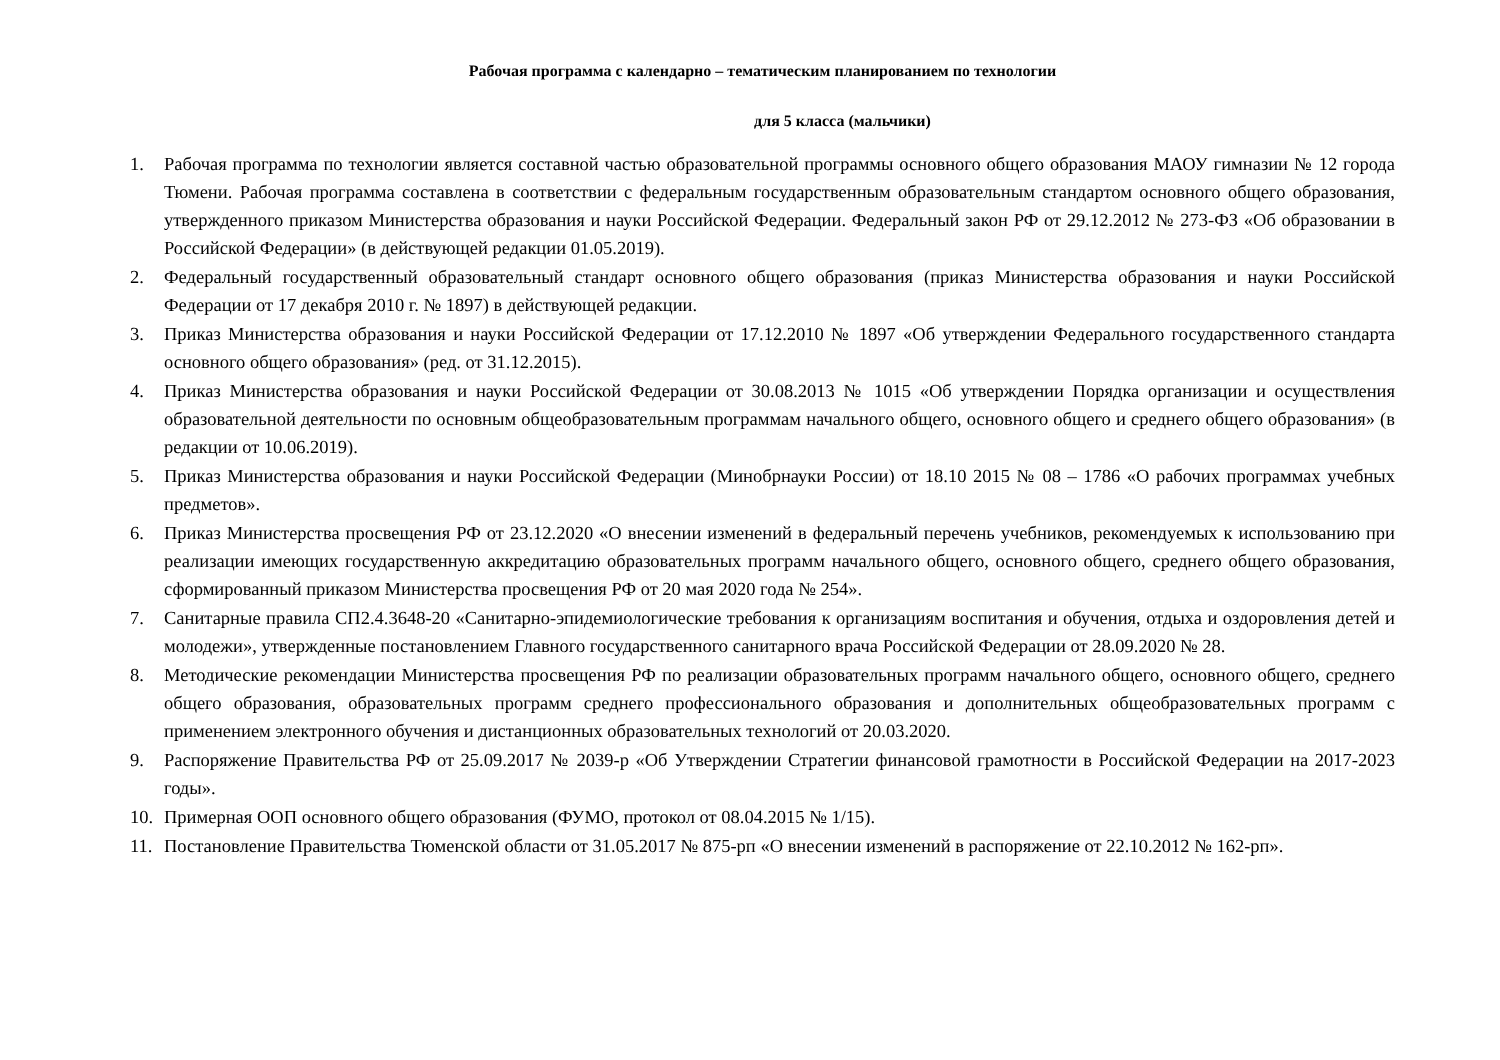Рабочая программа с календарно – тематическим планированием по технологии
для 5 класса (мальчики)
1. Рабочая программа по технологии является составной частью образовательной программы основного общего образования МАОУ гимназии № 12 города Тюмени. Рабочая программа составлена в соответствии с федеральным государственным образовательным стандартом основного общего образования, утвержденного приказом Министерства образования и науки Российской Федерации. Федеральный закон РФ от 29.12.2012 № 273-ФЗ «Об образовании в Российской Федерации» (в действующей редакции 01.05.2019).
2. Федеральный государственный образовательный стандарт основного общего образования (приказ Министерства образования и науки Российской Федерации от 17 декабря 2010 г. № 1897) в действующей редакции.
3. Приказ Министерства образования и науки Российской Федерации от 17.12.2010 № 1897 «Об утверждении Федерального государственного стандарта основного общего образования» (ред. от 31.12.2015).
4. Приказ Министерства образования и науки Российской Федерации от 30.08.2013 № 1015 «Об утверждении Порядка организации и осуществления образовательной деятельности по основным общеобразовательным программам начального общего, основного общего и среднего общего образования» (в редакции от 10.06.2019).
5. Приказ Министерства образования и науки Российской Федерации (Минобрнауки России) от 18.10 2015 № 08 – 1786 «О рабочих программах учебных предметов».
6. Приказ Министерства просвещения РФ от 23.12.2020 «О внесении изменений в федеральный перечень учебников, рекомендуемых к использованию при реализации имеющих государственную аккредитацию образовательных программ начального общего, основного общего, среднего общего образования, сформированный приказом Министерства просвещения РФ от 20 мая 2020 года № 254».
7. Санитарные правила СП2.4.3648-20 «Санитарно-эпидемиологические требования к организациям воспитания и обучения, отдыха и оздоровления детей и молодежи», утвержденные постановлением Главного государственного санитарного врача Российской Федерации от 28.09.2020 № 28.
8. Методические рекомендации Министерства просвещения РФ по реализации образовательных программ начального общего, основного общего, среднего общего образования, образовательных программ среднего профессионального образования и дополнительных общеобразовательных программ с применением электронного обучения и дистанционных образовательных технологий от 20.03.2020.
9. Распоряжение Правительства РФ от 25.09.2017 № 2039-р «Об Утверждении Стратегии финансовой грамотности в Российской Федерации на 2017-2023 годы».
10. Примерная ООП основного общего образования (ФУМО, протокол от 08.04.2015 № 1/15).
11. Постановление Правительства Тюменской области от 31.05.2017 № 875-рп «О внесении изменений в распоряжение от 22.10.2012 № 162-рп».